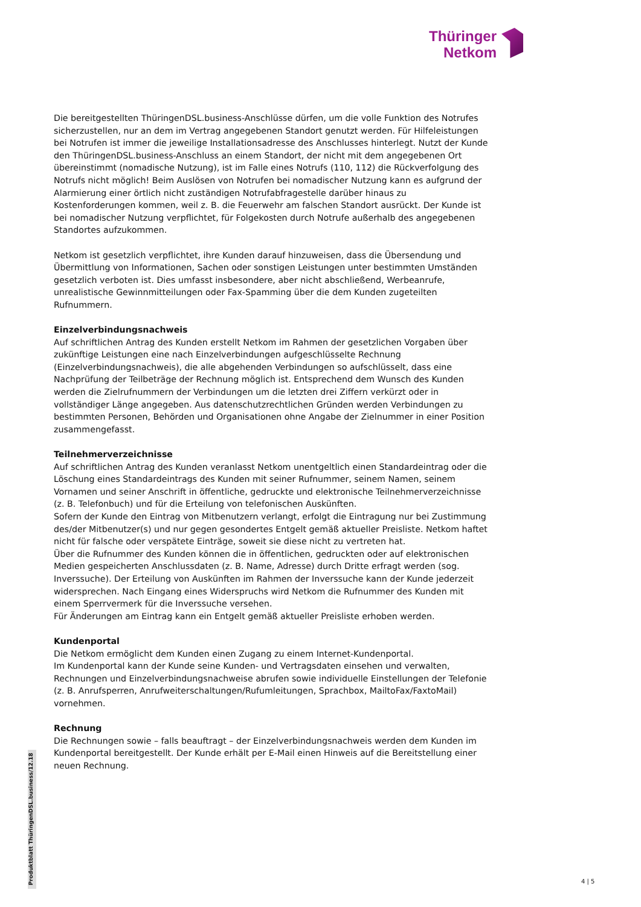Thüringer
Netkom
Die bereitgestellten ThüringenDSL.business-Anschlüsse dürfen, um die volle Funktion des Notrufes sicherzustellen, nur an dem im Vertrag angegebenen Standort genutzt werden. Für Hilfeleistungen bei Notrufen ist immer die jeweilige Installationsadresse des Anschlusses hinterlegt. Nutzt der Kunde den ThüringenDSL.business-Anschluss an einem Standort, der nicht mit dem angegebenen Ort übereinstimmt (nomadische Nutzung), ist im Falle eines Notrufs (110, 112) die Rückverfolgung des Notrufs nicht möglich! Beim Auslösen von Notrufen bei nomadischer Nutzung kann es aufgrund der Alarmierung einer örtlich nicht zuständigen Notrufabfragestelle darüber hinaus zu Kostenforderungen kommen, weil z. B. die Feuerwehr am falschen Standort ausrückt. Der Kunde ist bei nomadischer Nutzung verpflichtet, für Folgekosten durch Notrufe außerhalb des angegebenen Standortes aufzukommen.
Netkom ist gesetzlich verpflichtet, ihre Kunden darauf hinzuweisen, dass die Übersendung und Übermittlung von Informationen, Sachen oder sonstigen Leistungen unter bestimmten Umständen gesetzlich verboten ist. Dies umfasst insbesondere, aber nicht abschließend, Werbeanrufe, unrealistische Gewinnmitteilungen oder Fax-Spamming über die dem Kunden zugeteilten Rufnummern.
Einzelverbindungsnachweis
Auf schriftlichen Antrag des Kunden erstellt Netkom im Rahmen der gesetzlichen Vorgaben über zukünftige Leistungen eine nach Einzelverbindungen aufgeschlüsselte Rechnung (Einzelverbindungsnachweis), die alle abgehenden Verbindungen so aufschlüsselt, dass eine Nachprüfung der Teilbeträge der Rechnung möglich ist. Entsprechend dem Wunsch des Kunden werden die Zielrufnummern der Verbindungen um die letzten drei Ziffern verkürzt oder in vollständiger Länge angegeben. Aus datenschutzrechtlichen Gründen werden Verbindungen zu bestimmten Personen, Behörden und Organisationen ohne Angabe der Zielnummer in einer Position zusammengefasst.
Teilnehmerverzeichnisse
Auf schriftlichen Antrag des Kunden veranlasst Netkom unentgeltlich einen Standardeintrag oder die Löschung eines Standardeintrags des Kunden mit seiner Rufnummer, seinem Namen, seinem Vornamen und seiner Anschrift in öffentliche, gedruckte und elektronische Teilnehmerverzeichnisse (z. B. Telefonbuch) und für die Erteilung von telefonischen Auskünften.
Sofern der Kunde den Eintrag von Mitbenutzern verlangt, erfolgt die Eintragung nur bei Zustimmung des/der Mitbenutzer(s) und nur gegen gesondertes Entgelt gemäß aktueller Preisliste. Netkom haftet nicht für falsche oder verspätete Einträge, soweit sie diese nicht zu vertreten hat.
Über die Rufnummer des Kunden können die in öffentlichen, gedruckten oder auf elektronischen Medien gespeicherten Anschlussdaten (z. B. Name, Adresse) durch Dritte erfragt werden (sog. Inverssuche). Der Erteilung von Auskünften im Rahmen der Inverssuche kann der Kunde jederzeit widersprechen. Nach Eingang eines Widerspruchs wird Netkom die Rufnummer des Kunden mit einem Sperrvermerk für die Inverssuche versehen.
Für Änderungen am Eintrag kann ein Entgelt gemäß aktueller Preisliste erhoben werden.
Kundenportal
Die Netkom ermöglicht dem Kunden einen Zugang zu einem Internet-Kundenportal.
Im Kundenportal kann der Kunde seine Kunden- und Vertragsdaten einsehen und verwalten, Rechnungen und Einzelverbindungsnachweise abrufen sowie individuelle Einstellungen der Telefonie (z. B. Anrufsperren, Anrufweiterschaltungen/Rufumleitungen, Sprachbox, MailtoFax/FaxtoMail) vornehmen.
Rechnung
Die Rechnungen sowie – falls beauftragt – der Einzelverbindungsnachweis werden dem Kunden im Kundenportal bereitgestellt. Der Kunde erhält per E-Mail einen Hinweis auf die Bereitstellung einer neuen Rechnung.
Produktblatt ThüringenDSL.business/12.18
4 | 5